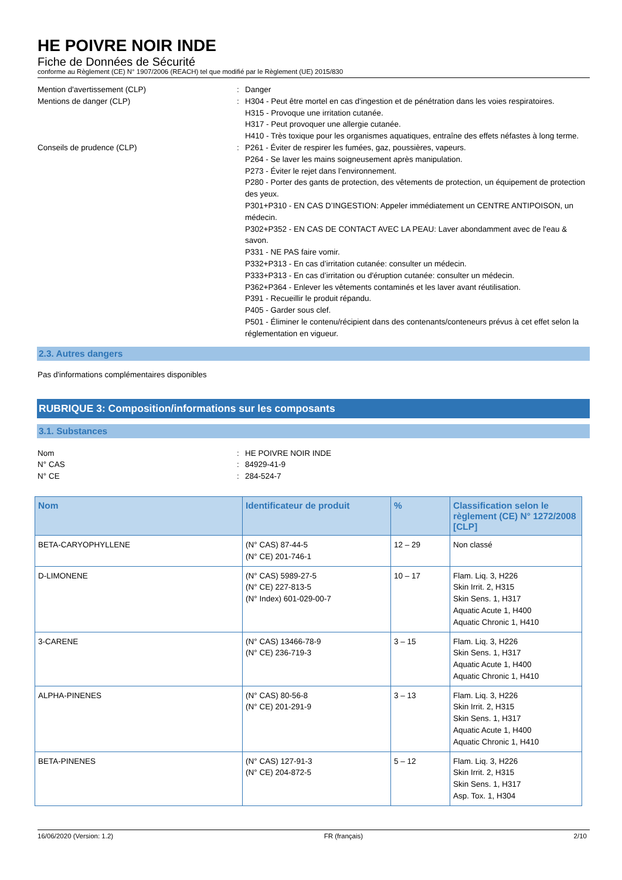HE POIVRE NOIR INDE
Fiche de Données de Sécurité
conforme au Règlement (CE) N° 1907/2006 (REACH) tel que modifié par le Règlement (UE) 2015/830
Mention d'avertissement (CLP) : Danger
Mentions de danger (CLP) : H304 - Peut être mortel en cas d'ingestion et de pénétration dans les voies respiratoires.
H315 - Provoque une irritation cutanée.
H317 - Peut provoquer une allergie cutanée.
H410 - Très toxique pour les organismes aquatiques, entraîne des effets néfastes à long terme.
Conseils de prudence (CLP) : P261 - Éviter de respirer les fumées, gaz, poussières, vapeurs.
P264 - Se laver les mains soigneusement après manipulation.
P273 - Éviter le rejet dans l’environnement.
P280 - Porter des gants de protection, des vêtements de protection, un équipement de protection des yeux.
P301+P310 - EN CAS D’INGESTION: Appeler immédiatement un CENTRE ANTIPOISON, un médecin.
P302+P352 - EN CAS DE CONTACT AVEC LA PEAU: Laver abondamment avec de l'eau & savon.
P331 - NE PAS faire vomir.
P332+P313 - En cas d’irritation cutanée: consulter un médecin.
P333+P313 - En cas d’irritation ou d'éruption cutanée: consulter un médecin.
P362+P364 - Enlever les vêtements contaminés et les laver avant réutilisation.
P391 - Recueillir le produit répandu.
P405 - Garder sous clef.
P501 - Éliminer le contenu/récipient dans des contenants/conteneurs prévus à cet effet selon la réglementation en vigueur.
2.3. Autres dangers
Pas d'informations complémentaires disponibles
RUBRIQUE 3: Composition/informations sur les composants
3.1. Substances
Nom : HE POIVRE NOIR INDE
N° CAS : 84929-41-9
N° CE : 284-524-7
| Nom | Identificateur de produit | % | Classification selon le règlement (CE) N° 1272/2008 [CLP] |
| --- | --- | --- | --- |
| BETA-CARYOPHYLLENE | (N° CAS) 87-44-5 (N° CE) 201-746-1 | 12 – 29 | Non classé |
| D-LIMONENE | (N° CAS) 5989-27-5 (N° CE) 227-813-5 (N° Index) 601-029-00-7 | 10 – 17 | Flam. Liq. 3, H226 Skin Irrit. 2, H315 Skin Sens. 1, H317 Aquatic Acute 1, H400 Aquatic Chronic 1, H410 |
| 3-CARENE | (N° CAS) 13466-78-9 (N° CE) 236-719-3 | 3 – 15 | Flam. Liq. 3, H226 Skin Sens. 1, H317 Aquatic Acute 1, H400 Aquatic Chronic 1, H410 |
| ALPHA-PINENES | (N° CAS) 80-56-8 (N° CE) 201-291-9 | 3 – 13 | Flam. Liq. 3, H226 Skin Irrit. 2, H315 Skin Sens. 1, H317 Aquatic Acute 1, H400 Aquatic Chronic 1, H410 |
| BETA-PINENES | (N° CAS) 127-91-3 (N° CE) 204-872-5 | 5 – 12 | Flam. Liq. 3, H226 Skin Irrit. 2, H315 Skin Sens. 1, H317 Asp. Tox. 1, H304 |
16/06/2020 (Version: 1.2) FR (français) 2/10